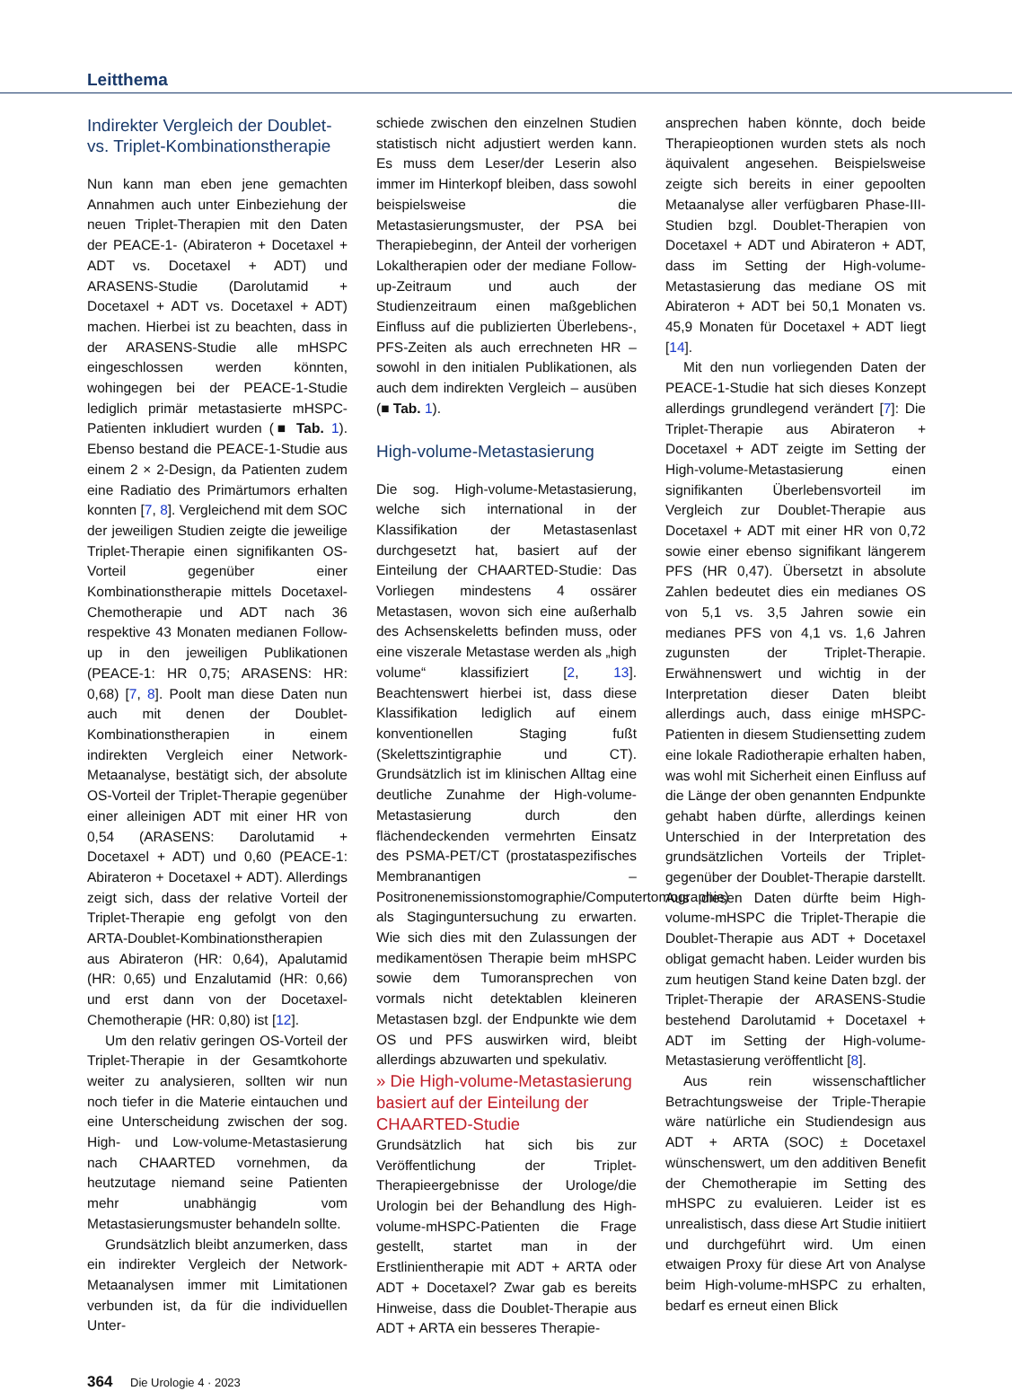Leitthema
Indirekter Vergleich der Doublet- vs. Triplet-Kombinationstherapie
Nun kann man eben jene gemachten Annahmen auch unter Einbeziehung der neuen Triplet-Therapien mit den Daten der PEACE-1- (Abirateron + Docetaxel + ADT vs. Docetaxel + ADT) und ARASENS-Studie (Darolutamid + Docetaxel + ADT vs. Docetaxel + ADT) machen. Hierbei ist zu beachten, dass in der ARASENS-Studie alle mHSPC eingeschlossen werden könnten, wohingegen bei der PEACE-1-Studie lediglich primär metastasierte mHSPC-Patienten inkludiert wurden (■ Tab. 1). Ebenso bestand die PEACE-1-Studie aus einem 2 × 2-Design, da Patienten zudem eine Radiatio des Primärtumors erhalten konnten [7, 8]. Vergleichend mit dem SOC der jeweiligen Studien zeigte die jeweilige Triplet-Therapie einen signifikanten OS-Vorteil gegenüber einer Kombinationstherapie mittels Docetaxel-Chemotherapie und ADT nach 36 respektive 43 Monaten medianen Follow-up in den jeweiligen Publikationen (PEACE-1: HR 0,75; ARASENS: HR: 0,68) [7, 8]. Poolt man diese Daten nun auch mit denen der Doublet-Kombinationstherapien in einem indirekten Vergleich einer Network-Metaanalyse, bestätigt sich, der absolute OS-Vorteil der Triplet-Therapie gegenüber einer alleinigen ADT mit einer HR von 0,54 (ARASENS: Darolutamid + Docetaxel + ADT) und 0,60 (PEACE-1: Abirateron + Docetaxel + ADT). Allerdings zeigt sich, dass der relative Vorteil der Triplet-Therapie eng gefolgt von den ARTA-Doublet-Kombinationstherapien aus Abirateron (HR: 0,64), Apalutamid (HR: 0,65) und Enzalutamid (HR: 0,66) und erst dann von der Docetaxel-Chemotherapie (HR: 0,80) ist [12].
Um den relativ geringen OS-Vorteil der Triplet-Therapie in der Gesamtkohorte weiter zu analysieren, sollten wir nun noch tiefer in die Materie eintauchen und eine Unterscheidung zwischen der sog. High- und Low-volume-Metastasierung nach CHAARTED vornehmen, da heutzutage niemand seine Patienten mehr unabhängig vom Metastasierungsmuster behandeln sollte.
Grundsätzlich bleibt anzumerken, dass ein indirekter Vergleich der Network-Metaanalysen immer mit Limitationen verbunden ist, da für die individuellen Unter-
schiede zwischen den einzelnen Studien statistisch nicht adjustiert werden kann. Es muss dem Leser/der Leserin also immer im Hinterkopf bleiben, dass sowohl beispielsweise die Metastasierungsmuster, der PSA bei Therapiebeginn, der Anteil der vorherigen Lokaltherapien oder der mediane Follow-up-Zeitraum und auch der Studienzeitraum einen maßgeblichen Einfluss auf die publizierten Überlebens-, PFS-Zeiten als auch errechneten HR – sowohl in den initialen Publikationen, als auch dem indirekten Vergleich – ausüben (■ Tab. 1).
High-volume-Metastasierung
Die sog. High-volume-Metastasierung, welche sich international in der Klassifikation der Metastasenlast durchgesetzt hat, basiert auf der Einteilung der CHAARTED-Studie: Das Vorliegen mindestens 4 ossärer Metastasen, wovon sich eine außerhalb des Achsenskeletts befinden muss, oder eine viszerale Metastase werden als „high volume“ klassifiziert [2, 13]. Beachtenswert hierbei ist, dass diese Klassifikation lediglich auf einem konventionellen Staging fußt (Skelettszintigraphie und CT). Grundsätzlich ist im klinischen Alltag eine deutliche Zunahme der High-volume-Metastasierung durch den flächendeckenden vermehrten Einsatz des PSMA-PET/CT (prostataspezifisches Membranantigen – Positronenemissionstomographie/Computertomographie) als Staginguntersuchung zu erwarten. Wie sich dies mit den Zulassungen der medikamentösen Therapie beim mHSPC sowie dem Tumoransprechen von vormals nicht detektablen kleineren Metastasen bzgl. der Endpunkte wie dem OS und PFS auswirken wird, bleibt allerdings abzuwarten und spekulativ.
» Die High-volume-Metastasierung basiert auf der Einteilung der CHAARTED-Studie
Grundsätzlich hat sich bis zur Veröffentlichung der Triplet-Therapieergebnisse der Urologe/die Urologin bei der Behandlung des High-volume-mHSPC-Patienten die Frage gestellt, startet man in der Erstlinientherapie mit ADT + ARTA oder ADT + Docetaxel? Zwar gab es bereits Hinweise, dass die Doublet-Therapie aus ADT + ARTA ein besseres Therapie-
ansprechen haben könnte, doch beide Therapieoptionen wurden stets als noch äquivalent angesehen. Beispielsweise zeigte sich bereits in einer gepoolten Metaanalyse aller verfügbaren Phase-III-Studien bzgl. Doublet-Therapien von Docetaxel + ADT und Abirateron + ADT, dass im Setting der High-volume-Metastasierung das mediane OS mit Abirateron + ADT bei 50,1 Monaten vs. 45,9 Monaten für Docetaxel + ADT liegt [14].
Mit den nun vorliegenden Daten der PEACE-1-Studie hat sich dieses Konzept allerdings grundlegend verändert [7]: Die Triplet-Therapie aus Abirateron + Docetaxel + ADT zeigte im Setting der High-volume-Metastasierung einen signifikanten Überlebensvorteil im Vergleich zur Doublet-Therapie aus Docetaxel + ADT mit einer HR von 0,72 sowie einer ebenso signifikant längerem PFS (HR 0,47). Übersetzt in absolute Zahlen bedeutet dies ein medianes OS von 5,1 vs. 3,5 Jahren sowie ein medianes PFS von 4,1 vs. 1,6 Jahren zugunsten der Triplet-Therapie. Erwähnenswert und wichtig in der Interpretation dieser Daten bleibt allerdings auch, dass einige mHSPC-Patienten in diesem Studiensetting zudem eine lokale Radiotherapie erhalten haben, was wohl mit Sicherheit einen Einfluss auf die Länge der oben genannten Endpunkte gehabt haben dürfte, allerdings keinen Unterschied in der Interpretation des grundsätzlichen Vorteils der Triplet- gegenüber der Doublet-Therapie darstellt. Aus diesen Daten dürfte beim High-volume-mHSPC die Triplet-Therapie die Doublet-Therapie aus ADT + Docetaxel obligat gemacht haben. Leider wurden bis zum heutigen Stand keine Daten bzgl. der Triplet-Therapie der ARASENS-Studie bestehend Darolutamid + Docetaxel + ADT im Setting der High-volume-Metastasierung veröffentlicht [8].
Aus rein wissenschaftlicher Betrachtungsweise der Triple-Therapie wäre natürliche ein Studiendesign aus ADT + ARTA (SOC) ± Docetaxel wünschenswert, um den additiven Benefit der Chemotherapie im Setting des mHSPC zu evaluieren. Leider ist es unrealistisch, dass diese Art Studie initiiert und durchgeführt wird. Um einen etwaigen Proxy für diese Art von Analyse beim High-volume-mHSPC zu erhalten, bedarf es erneut einen Blick
364 Die Urologie 4 · 2023